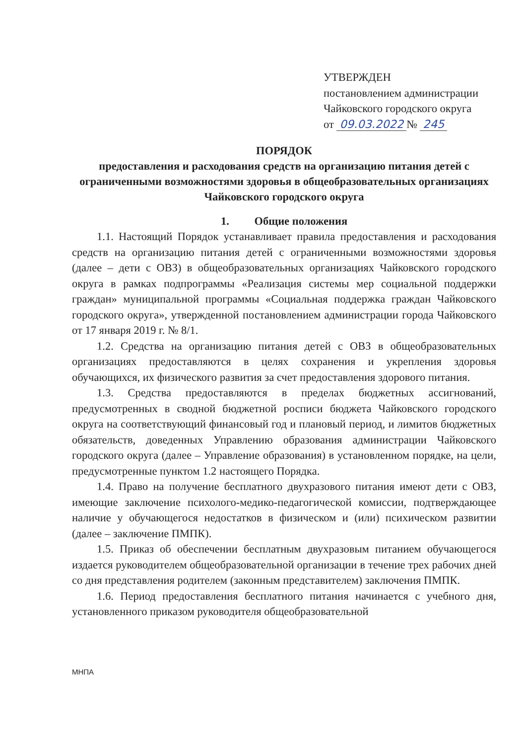УТВЕРЖДЕН
постановлением администрации
Чайковского городского округа
от 09.03.2022 № 245
ПОРЯДОК
предоставления и расходования средств на организацию питания детей с ограниченными возможностями здоровья в общеобразовательных организациях Чайковского городского округа
1. Общие положения
1.1. Настоящий Порядок устанавливает правила предоставления и расходования средств на организацию питания детей с ограниченными возможностями здоровья (далее – дети с ОВЗ) в общеобразовательных организациях Чайковского городского округа в рамках подпрограммы «Реализация системы мер социальной поддержки граждан» муниципальной программы «Социальная поддержка граждан Чайковского городского округа», утвержденной постановлением администрации города Чайковского от 17 января 2019 г. № 8/1.
1.2. Средства на организацию питания детей с ОВЗ в общеобразовательных организациях предоставляются в целях сохранения и укрепления здоровья обучающихся, их физического развития за счет предоставления здорового питания.
1.3. Средства предоставляются в пределах бюджетных ассигнований, предусмотренных в сводной бюджетной росписи бюджета Чайковского городского округа на соответствующий финансовый год и плановый период, и лимитов бюджетных обязательств, доведенных Управлению образования администрации Чайковского городского округа (далее – Управление образования) в установленном порядке, на цели, предусмотренные пунктом 1.2 настоящего Порядка.
1.4. Право на получение бесплатного двухразового питания имеют дети с ОВЗ, имеющие заключение психолого-медико-педагогической комиссии, подтверждающее наличие у обучающегося недостатков в физическом и (или) психическом развитии (далее – заключение ПМПК).
1.5. Приказ об обеспечении бесплатным двухразовым питанием обучающегося издается руководителем общеобразовательной организации в течение трех рабочих дней со дня представления родителем (законным представителем) заключения ПМПК.
1.6. Период предоставления бесплатного питания начинается с учебного дня, установленного приказом руководителя общеобразовательной
МНПА